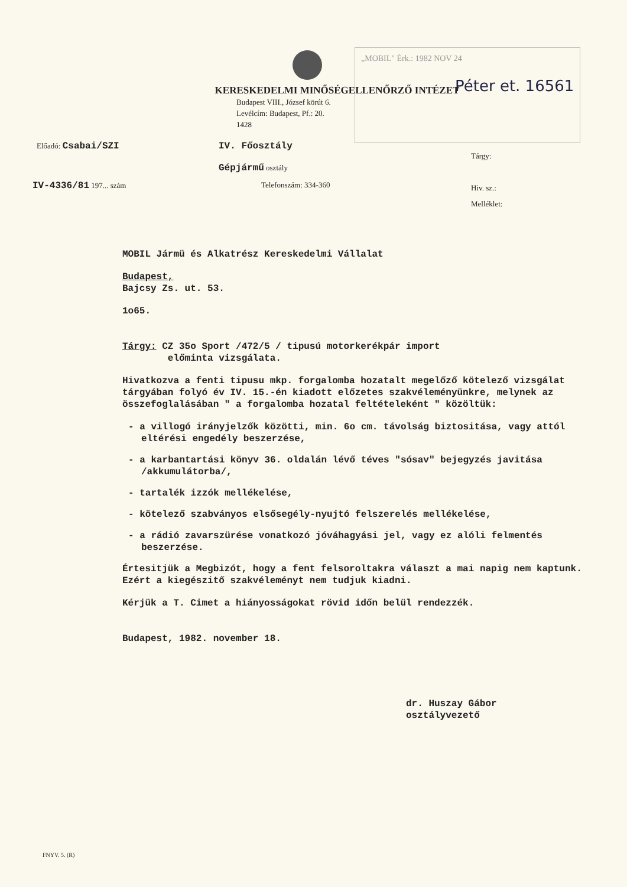„MOBIL" Érk.: 1982 NOV 24
Péter et. 16561
KERESKEDELMI MINŐSÉGELLENŐRZŐ INTÉZET
Budapest VIII., József körút 6.
Levélcím: Budapest, Pf.: 20.
1428
Előadó: Csabai/SZI IV. Főosztály
Gépjármű osztály
IV-4336/81 197... szám Telefonszám: 334-360
Tárgy:
Hiv. sz.:
Melléklet:
MOBIL Jármü és Alkatrész Kereskedelmi Vállalat
Budapest,
Bajcsy Zs. ut. 53.
1o65.
Tárgy: CZ 35o Sport /472/5 / tipusú motorkerékpár import
előminta vizsgálata.
Hivatkozva a fenti tipusu mkp. forgalomba hozatalt megelőző kötelező vizsgálat tárgyában folyó év IV. 15.-én kiadott előzetes szakvéleményünkre, melynek az összefoglalásában " a forgalomba hozatal feltételeként " közöltük:
- a villogó irányjelzők közötti, min. 6o cm. távolság biztositása, vagy attól eltérési engedély beszerzése,
- a karbantartási könyv 36. oldalán lévő téves "sósav" bejegyzés javitása /akkumulátorba/,
- tartalék izzók mellékelése,
- kötelező szabványos elsősegély-nyujtó felszerelés mellékelése,
- a rádió zavarszürése vonatkozó jóváhagyási jel, vagy ez alóli felmentés beszerzése.
Értesitjük a Megbizót, hogy a fent felsoroltakra választ a mai napig nem kaptunk. Ezért a kiegészitő szakvéleményt nem tudjuk kiadni.
Kérjük a T. Cimet a hiányosságokat rövid időn belül rendezzék.
Budapest, 1982. november 18.
dr. Huszay Gábor
osztályvezető
FNYV. 5. (R)